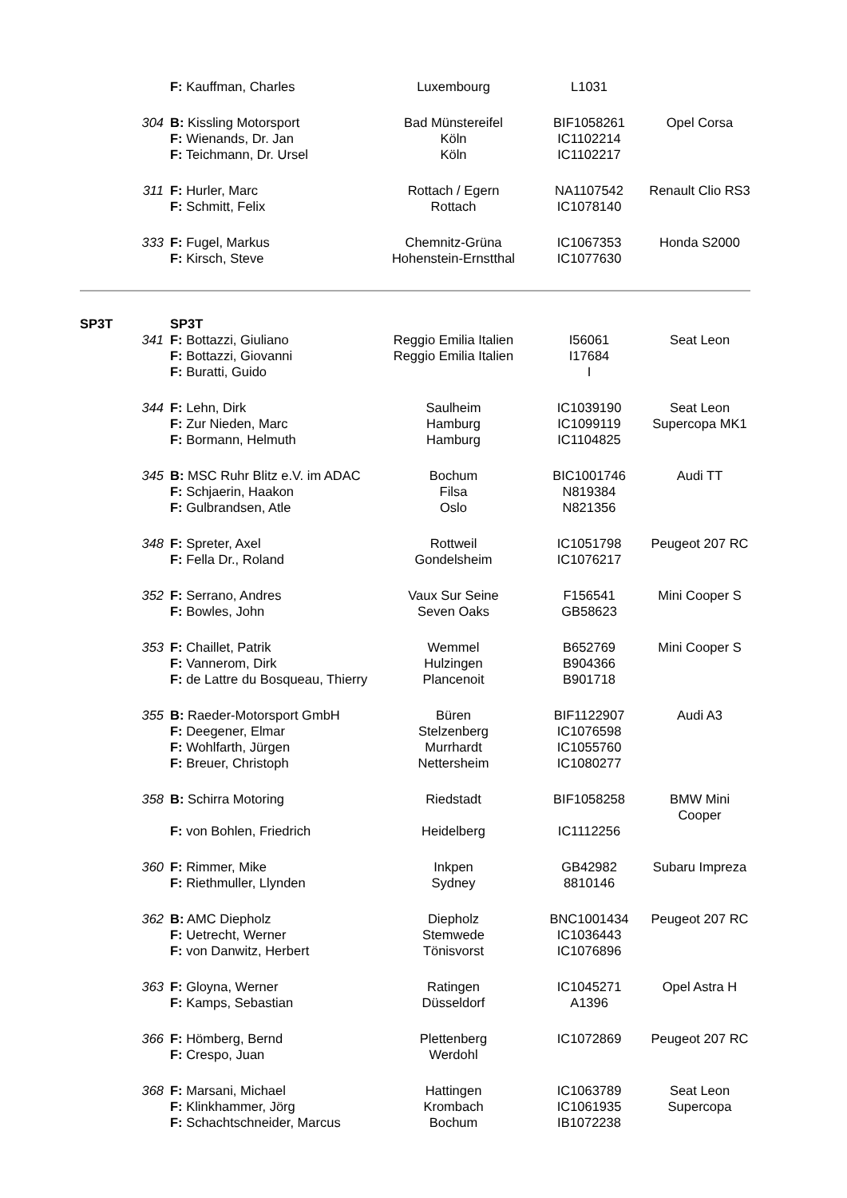| | | F: Kauffman, Charles | Luxembourg | L1031 | |
| | 304 | B: Kissling Motorsport | Bad Münstereifel | BIF1058261 | Opel Corsa |
| | | F: Wienands, Dr. Jan | Köln | IC1102214 | |
| | | F: Teichmann, Dr. Ursel | Köln | IC1102217 | |
| | 311 | F: Hurler, Marc | Rottach / Egern | NA1107542 | Renault Clio RS3 |
| | | F: Schmitt, Felix | Rottach | IC1078140 | |
| | 333 | F: Fugel, Markus | Chemnitz-Grüna | IC1067353 | Honda S2000 |
| | | F: Kirsch, Steve | Hohenstein-Ernstthal | IC1077630 | |
| SP3T | | SP3T | | | |
| | 341 | F: Bottazzi, Giuliano | Reggio Emilia Italien | I56061 | Seat Leon |
| | | F: Bottazzi, Giovanni | Reggio Emilia Italien | I17684 | |
| | | F: Buratti, Guido | | I | |
| | 344 | F: Lehn, Dirk | Saulheim | IC1039190 | Seat Leon |
| | | F: Zur Nieden, Marc | Hamburg | IC1099119 | Supercopa MK1 |
| | | F: Bormann, Helmuth | Hamburg | IC1104825 | |
| | 345 | B: MSC Ruhr Blitz e.V. im ADAC | Bochum | BIC1001746 | Audi TT |
| | | F: Schjaerin, Haakon | Filsa | N819384 | |
| | | F: Gulbrandsen, Atle | Oslo | N821356 | |
| | 348 | F: Spreter, Axel | Rottweil | IC1051798 | Peugeot 207 RC |
| | | F: Fella Dr., Roland | Gondelsheim | IC1076217 | |
| | 352 | F: Serrano, Andres | Vaux Sur Seine | F156541 | Mini Cooper S |
| | | F: Bowles, John | Seven Oaks | GB58623 | |
| | 353 | F: Chaillet, Patrik | Wemmel | B652769 | Mini Cooper S |
| | | F: Vannerom, Dirk | Hulzingen | B904366 | |
| | | F: de Lattre du Bosqueau, Thierry | Plancenoit | B901718 | |
| | 355 | B: Raeder-Motorsport GmbH | Büren | BIF1122907 | Audi A3 |
| | | F: Deegener, Elmar | Stelzenberg | IC1076598 | |
| | | F: Wohlfarth, Jürgen | Murrhardt | IC1055760 | |
| | | F: Breuer, Christoph | Nettersheim | IC1080277 | |
| | 358 | B: Schirra Motoring | Riedstadt | BIF1058258 | BMW Mini Cooper |
| | | F: von Bohlen, Friedrich | Heidelberg | IC1112256 | |
| | 360 | F: Rimmer, Mike | Inkpen | GB42982 | Subaru Impreza |
| | | F: Riethmuller, Llynden | Sydney | 8810146 | |
| | 362 | B: AMC Diepholz | Diepholz | BNC1001434 | Peugeot 207 RC |
| | | F: Uetrecht, Werner | Stemwede | IC1036443 | |
| | | F: von Danwitz, Herbert | Tönisvorst | IC1076896 | |
| | 363 | F: Gloyna, Werner | Ratingen | IC1045271 | Opel Astra H |
| | | F: Kamps, Sebastian | Düsseldorf | A1396 | |
| | 366 | F: Hömberg, Bernd | Plettenberg | IC1072869 | Peugeot 207 RC |
| | | F: Crespo, Juan | Werdohl | | |
| | 368 | F: Marsani, Michael | Hattingen | IC1063789 | Seat Leon |
| | | F: Klinkhammer, Jörg | Krombach | IC1061935 | Supercopa |
| | | F: Schachtschneider, Marcus | Bochum | IB1072238 | |